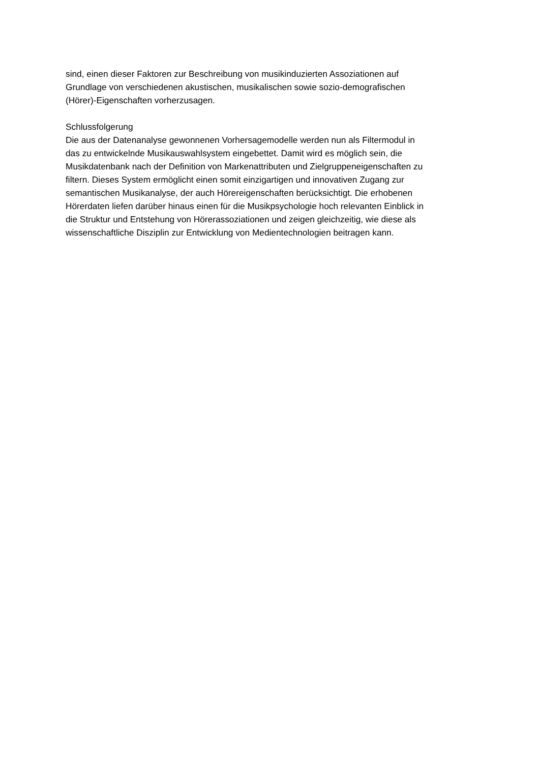sind, einen dieser Faktoren zur Beschreibung von musikinduzierten Assoziationen auf
Grundlage von verschiedenen akustischen, musikalischen sowie sozio-demografischen
(Hörer)-Eigenschaften vorherzusagen.
Schlussfolgerung
Die aus der Datenanalyse gewonnenen Vorhersagemodelle werden nun als Filtermodul in
das zu entwickelnde Musikauswahlsystem eingebettet. Damit wird es möglich sein, die
Musikdatenbank nach der Definition von Markenattributen und Zielgruppeneigenschaften zu
filtern. Dieses System ermöglicht einen somit einzigartigen und innovativen Zugang zur
semantischen Musikanalyse, der auch Hörereigenschaften berücksichtigt. Die erhobenen
Hörerdaten liefen darüber hinaus einen für die Musikpsychologie hoch relevanten Einblick in
die Struktur und Entstehung von Hörerassoziationen und zeigen gleichzeitig, wie diese als
wissenschaftliche Disziplin zur Entwicklung von Medientechnologien beitragen kann.